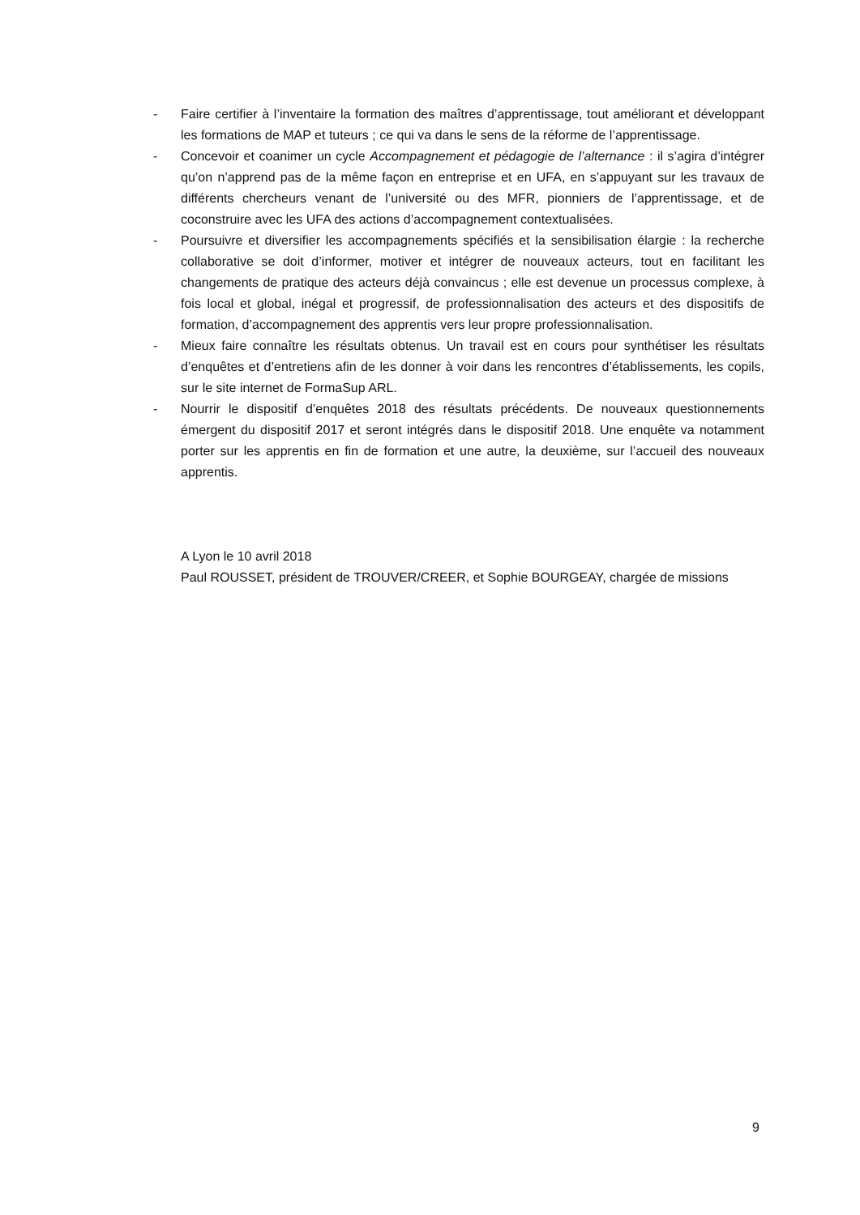- Faire certifier à l’inventaire la formation des maîtres d’apprentissage, tout améliorant et développant les formations de MAP et tuteurs ; ce qui va dans le sens de la réforme de l’apprentissage.
- Concevoir et coanimer un cycle Accompagnement et pédagogie de l’alternance : il s’agira d’intégrer qu’on n’apprend pas de la même façon en entreprise et en UFA, en s’appuyant sur les travaux de différents chercheurs venant de l’université ou des MFR, pionniers de l’apprentissage, et de coconstruire avec les UFA des actions d’accompagnement contextualisées.
- Poursuivre et diversifier les accompagnements spécifiés et la sensibilisation élargie : la recherche collaborative se doit d’informer, motiver et intégrer de nouveaux acteurs, tout en facilitant les changements de pratique des acteurs déjà convaincus ; elle est devenue un processus complexe, à fois local et global, inégal et progressif, de professionnalisation des acteurs et des dispositifs de formation, d’accompagnement des apprentis vers leur propre professionnalisation.
- Mieux faire connaître les résultats obtenus. Un travail est en cours pour synthétiser les résultats d’enquêtes et d’entretiens afin de les donner à voir dans les rencontres d’établissements, les copils, sur le site internet de FormaSup ARL.
- Nourrir le dispositif d’enquêtes 2018 des résultats précédents. De nouveaux questionnements émergent du dispositif 2017 et seront intégrés dans le dispositif 2018. Une enquête va notamment porter sur les apprentis en fin de formation et une autre, la deuxième, sur l’accueil des nouveaux apprentis.
A Lyon le 10 avril 2018
Paul ROUSSET, président de TROUVER/CREER, et Sophie BOURGEAY, chargée de missions
9